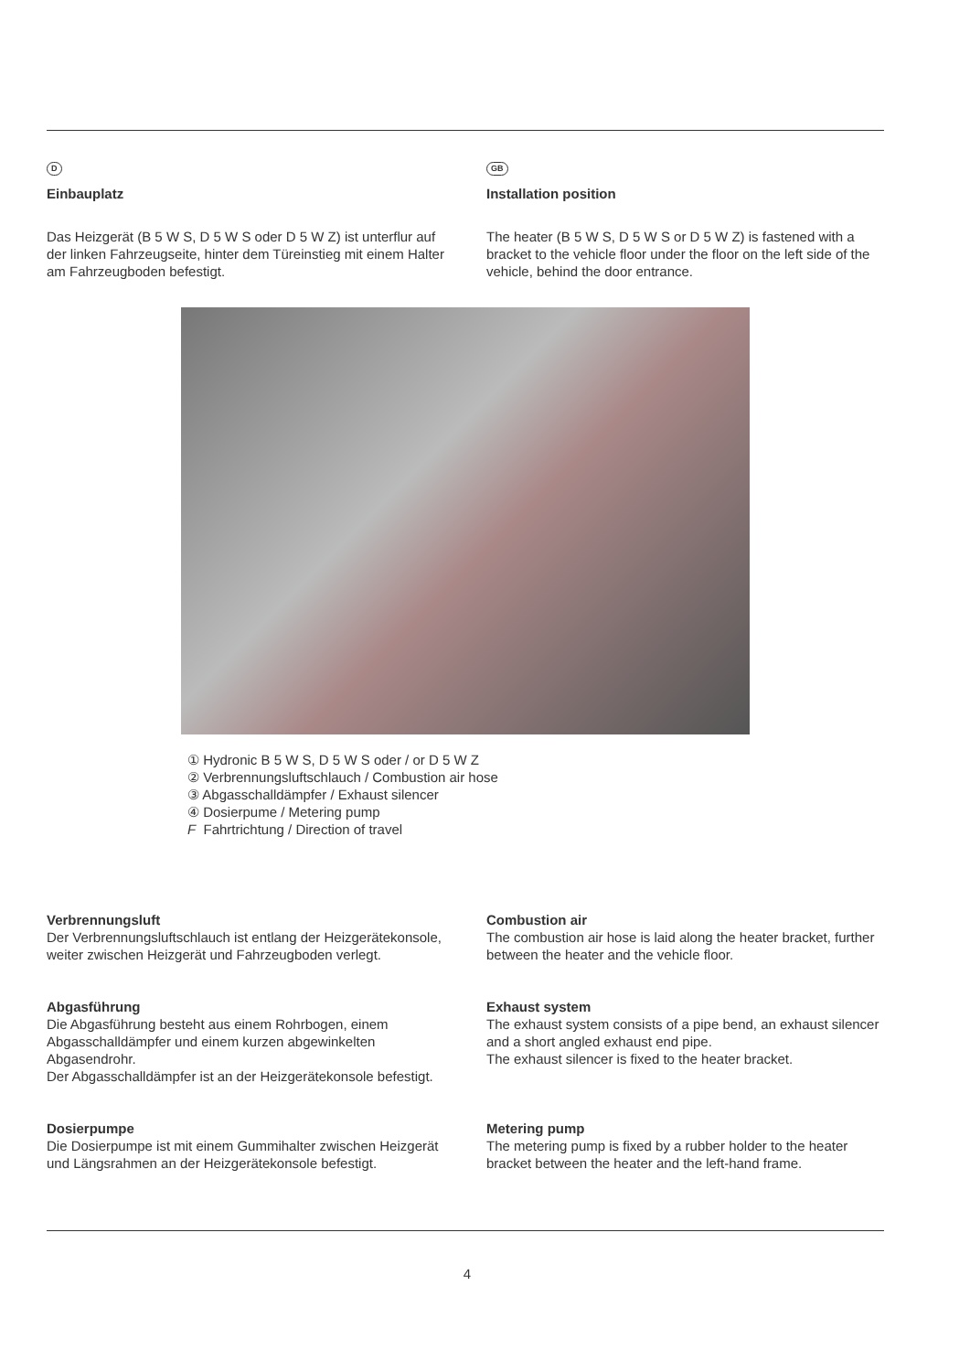D
Einbauplatz
Das Heizgerät (B 5 W S, D 5 W S oder D 5 W Z) ist unterflur auf der linken Fahrzeugseite, hinter dem Türein­stieg mit einem Halter am Fahrzeugboden befestigt.
GB
Installation position
The heater (B 5 W S, D 5 W S or D 5 W Z) is fastened with a bracket to the vehicle floor under the floor on the left side of the vehicle, behind the door entrance.
① Hydronic B 5 W S, D 5 W S oder / or D 5 W Z
② Verbrennungsluftschlauch / Combustion air hose
③ Abgasschalldämpfer / Exhaust silencer
④ Dosierpume / Metering pump
F Fahrtrichtung / Direction of travel
Verbrennungsluft
Der Verbrennungsluftschlauch ist entlang der Heizgeräte­konsole, weiter zwischen Heizgerät und Fahrzeugboden verlegt.
Combustion air
The combustion air hose is laid along the heater bracket, further between the heater and the vehicle floor.
Abgasführung
Die Abgasführung besteht aus einem Rohrbogen, einem Abgasschalldämpfer und einem kurzen abgewinkelten Abgasendrohr.
Der Abgasschalldämpfer ist an der Heizgerätekonsole befestigt.
Exhaust system
The exhaust system consists of a pipe bend, an exhaust silencer and a short angled exhaust end pipe.
The exhaust silencer is fixed to the heater bracket.
Dosierpumpe
Die Dosierpumpe ist mit einem Gummihalter zwischen Heizgerät und Längsrahmen an der Heizgerätekonsole befestigt.
Metering pump
The metering pump is fixed by a rubber holder to the heater bracket between the heater and the left-hand frame.
4